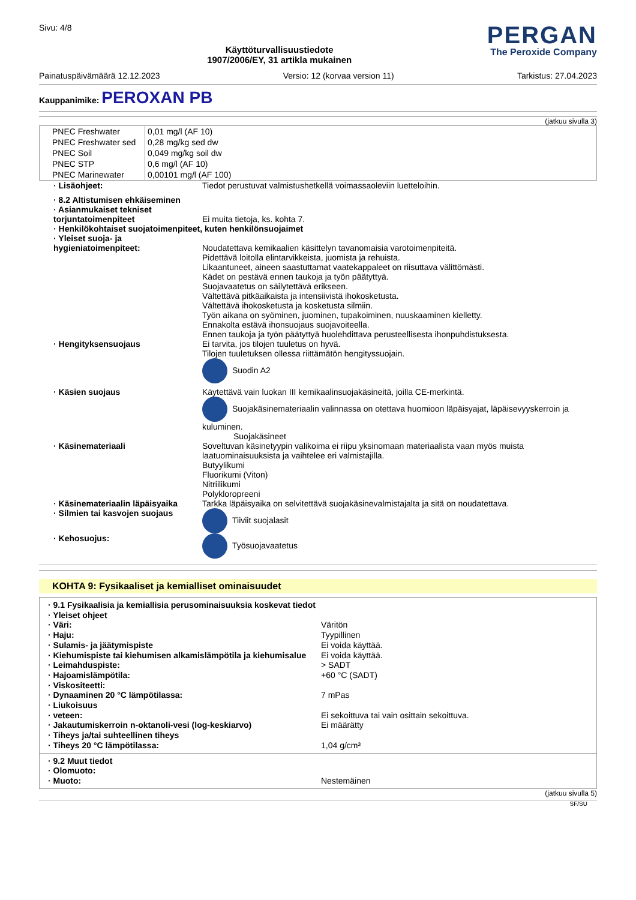Sivu: 4/8
Käyttöturvallisuustiedote
1907/2006/EY, 31 artikla mukainen
PERGAN
The Peroxide Company
Painatuspäivämäärä 12.12.2023 Versio: 12 (korvaa version 11) Tarkistus: 27.04.2023
Kauppanimike: PEROXAN PB
(jatkuu sivulla 3)
| PNEC Freshwater | 0,01 mg/l (AF 10) |
| PNEC Freshwater sed | 0,28 mg/kg sed dw |
| PNEC Soil | 0,049 mg/kg soil dw |
| PNEC STP | 0,6 mg/l (AF 10) |
| PNEC Marinewater | 0,00101 mg/l (AF 100) |
| · Lisäohjeet: | Tiedot perustuvat valmistushetkellä voimassaoleviin luetteloihin. |
| · 8.2 Altistumisen ehkäiseminen | |
| · Asianmukaiset tekniset torjuntatoimenpiteet | Ei muita tietoja, ks. kohta 7. |
| · Henkilökohtaiset suojatoimenpiteet, kuten henkilönsuojaimet | |
| · Yleiset suoja- ja hygieniatoimenpiteet: | Noudatettava kemikaalien käsittelyn tavanomaisia varotoimenpiteitä. Pidettävä loitolla elintarvikkeista, juomista ja rehuista. Likaantuneet, aineen saastuttamat vaatekappaleet on riisuttava välittömästi. Kädet on pestävä ennen taukoja ja työn päätyttyä. Suojavaatetus on säilytettävä erikseen. Vältettävä pitkäaikaista ja intensiivistä ihokosketusta. Vältettävä ihokosketusta ja kosketusta silmiin. Työn aikana on syöminen, juominen, tupakoiminen, nuuskaaminen kielletty. Ennakolta estävä ihonsuojaus suojavoiteella. Ennen taukoja ja työn päätyttyä huolehdittava perusteellisesta ihonpuhdistuksesta. |
| · Hengityksensuojaus | Ei tarvita, jos tilojen tuuletus on hyvä. Tilojen tuuletuksen ollessa riittämätön hengityssuojain. Suodin A2 |
| · Käsien suojaus | Käytettävä vain luokan III kemikaalinsuojakäsineitä, joilla CE-merkintä. Suojakäsinemateriaalin valinnassa on otettava huomioon läpäisyajat, läpäisevyyskerroin ja kuluminen. Suojakäsineet |
| · Käsinemateriaali | Soveltuvan käsinetyypin valikoima ei riipu yksinomaan materiaalista vaan myös muista laatuominaisuuksista ja vaihtelee eri valmistajilla. Butyylikumi Fluorikumi (Viton) Nitriilikumi Polykloropreeni |
| · Käsinemateriaalin läpäisyaika | Tarkka läpäisyaika on selvitettävä suojakäsinevalmistajalta ja sitä on noudatettava. |
| · Silmien tai kasvojen suojaus | Tiiviit suojalasit |
| · Kehosuojus: | Työsuojavaatetus |
KOHTA 9: Fysikaaliset ja kemialliset ominaisuudet
| · 9.1 Fysikaalisia ja kemiallisia perusominaisuuksia koskevat tiedot | |
| · Yleiset ohjeet | |
| · Väri: | Väritön |
| · Haju: | Tyypillinen |
| · Sulamis- ja jäätymispiste | Ei voida käyttää. |
| · Kiehumispiste tai kiehumisen alkamislämpötila ja kiehumisalue | Ei voida käyttää. |
| · Leimahduspiste: | > SADT |
| · Hajoamislämpötila: | +60 °C (SADT) |
| · Viskositeetti: | |
| · Dynaaminen 20 °C lämpötilassa: | 7 mPas |
| · Liukoisuus | |
| · veteen: | Ei sekoittuva tai vain osittain sekoittuva. |
| · Jakautumiskerroin n-oktanoli-vesi (log-keskiarvo) | Ei määrätty |
| · Tiheys ja/tai suhteellinen tiheys | |
| · Tiheys 20 °C lämpötilassa: | 1,04 g/cm³ |
| · 9.2 Muut tiedot | |
| · Olomuoto: | |
| · Muoto: | Nestemäinen |
(jatkuu sivulla 5)
SF/SU